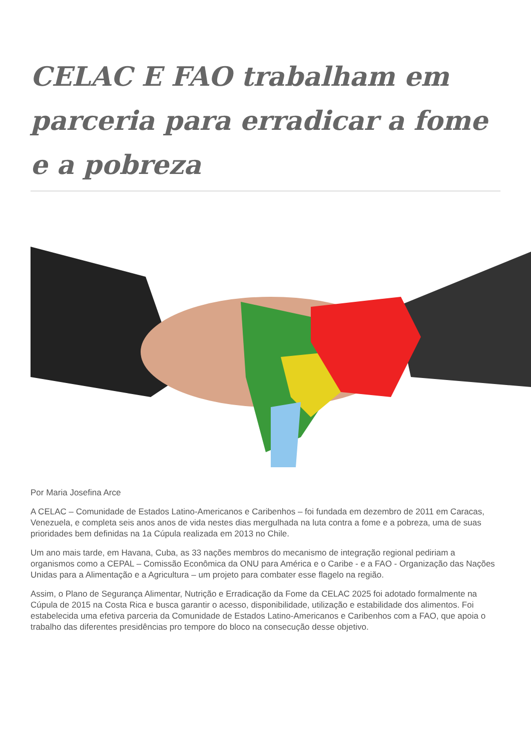CELAC E FAO trabalham em parceria para erradicar a fome e a pobreza
Por Maria Josefina Arce
A CELAC – Comunidade de Estados Latino-Americanos e Caribenhos – foi fundada em dezembro de 2011 em Caracas, Venezuela, e completa seis anos anos de vida nestes dias mergulhada na luta contra a fome e a pobreza, uma de suas prioridades bem definidas na 1a Cúpula realizada em 2013 no Chile.
Um ano mais tarde, em Havana, Cuba, as 33 nações membros do mecanismo de integração regional pediriam a organismos como a CEPAL – Comissão Econômica da ONU para América e o Caribe - e a FAO - Organização das Nações Unidas para a Alimentação e a Agricultura – um projeto para combater esse flagelo na região.
Assim, o Plano de Segurança Alimentar, Nutrição e Erradicação da Fome da CELAC 2025 foi adotado formalmente na Cúpula de 2015 na Costa Rica e busca garantir o acesso, disponibilidade, utilização e estabilidade dos alimentos. Foi estabelecida uma efetiva parceria da Comunidade de Estados Latino-Americanos e Caribenhos com a FAO, que apoia o trabalho das diferentes presidências pro tempore do bloco na consecução desse objetivo.